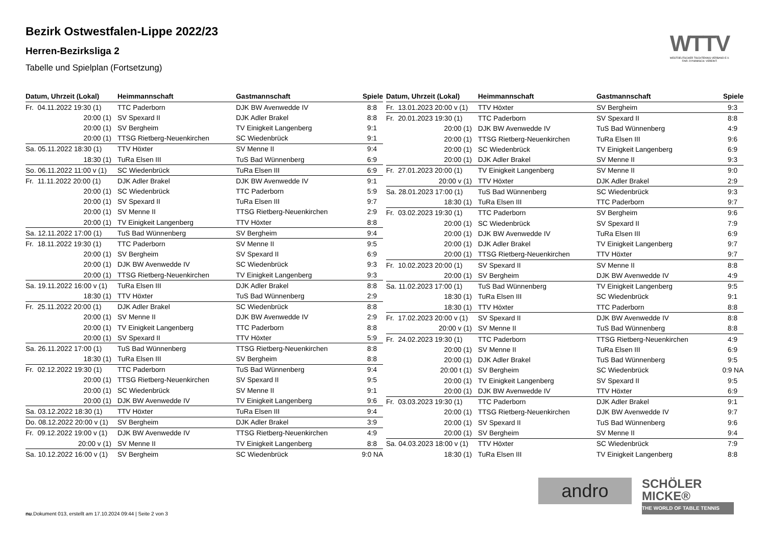Bezirk Ostwestfalen-Lippe 2022/23
Herren-Bezirksliga 2
Tabelle und Spielplan (Fortsetzung)
WTTV
WESTDEUTSCHER TISCHTENNIS-VERBAND E.V.
FAIR. DYNAMISCH. VEREINT.
| Datum, Uhrzeit (Lokal) | Heimmannschaft | Gastmannschaft | Spiele |
| --- | --- | --- | --- |
| Fr. 04.11.2022 19:30 (1) | TTC Paderborn | DJK BW Avenwedde IV | 8:8 |
| 20:00 (1) | SV Spexard II | DJK Adler Brakel | 8:8 |
| 20:00 (1) | SV Bergheim | TV Einigkeit Langenberg | 9:1 |
| 20:00 (1) | TTSG Rietberg-Neuenkirchen | SC Wiedenbrück | 9:1 |
| Sa. 05.11.2022 18:30 (1) | TTV Höxter | SV Menne II | 9:4 |
| 18:30 (1) | TuRa Elsen III | TuS Bad Wünnenberg | 6:9 |
| So. 06.11.2022 11:00 v (1) | SC Wiedenbrück | TuRa Elsen III | 6:9 |
| Fr. 11.11.2022 20:00 (1) | DJK Adler Brakel | DJK BW Avenwedde IV | 9:1 |
| 20:00 (1) | SC Wiedenbrück | TTC Paderborn | 5:9 |
| 20:00 (1) | SV Spexard II | TuRa Elsen III | 9:7 |
| 20:00 (1) | SV Menne II | TTSG Rietberg-Neuenkirchen | 2:9 |
| 20:00 (1) | TV Einigkeit Langenberg | TTV Höxter | 8:8 |
| Sa. 12.11.2022 17:00 (1) | TuS Bad Wünnenberg | SV Bergheim | 9:4 |
| Fr. 18.11.2022 19:30 (1) | TTC Paderborn | SV Menne II | 9:5 |
| 20:00 (1) | SV Bergheim | SV Spexard II | 6:9 |
| 20:00 (1) | DJK BW Avenwedde IV | SC Wiedenbrück | 9:3 |
| 20:00 (1) | TTSG Rietberg-Neuenkirchen | TV Einigkeit Langenberg | 9:3 |
| Sa. 19.11.2022 16:00 v (1) | TuRa Elsen III | DJK Adler Brakel | 8:8 |
| 18:30 (1) | TTV Höxter | TuS Bad Wünnenberg | 2:9 |
| Fr. 25.11.2022 20:00 (1) | DJK Adler Brakel | SC Wiedenbrück | 8:8 |
| 20:00 (1) | SV Menne II | DJK BW Avenwedde IV | 2:9 |
| 20:00 (1) | TV Einigkeit Langenberg | TTC Paderborn | 8:8 |
| 20:00 (1) | SV Spexard II | TTV Höxter | 5:9 |
| Sa. 26.11.2022 17:00 (1) | TuS Bad Wünnenberg | TTSG Rietberg-Neuenkirchen | 8:8 |
| 18:30 (1) | TuRa Elsen III | SV Bergheim | 8:8 |
| Fr. 02.12.2022 19:30 (1) | TTC Paderborn | TuS Bad Wünnenberg | 9:4 |
| 20:00 (1) | TTSG Rietberg-Neuenkirchen | SV Spexard II | 9:5 |
| 20:00 (1) | SC Wiedenbrück | SV Menne II | 9:1 |
| 20:00 (1) | DJK BW Avenwedde IV | TV Einigkeit Langenberg | 9:6 |
| Sa. 03.12.2022 18:30 (1) | TTV Höxter | TuRa Elsen III | 9:4 |
| Do. 08.12.2022 20:00 v (1) | SV Bergheim | DJK Adler Brakel | 3:9 |
| Fr. 09.12.2022 19:00 v (1) | DJK BW Avenwedde IV | TTSG Rietberg-Neuenkirchen | 4:9 |
| 20:00 v (1) | SV Menne II | TV Einigkeit Langenberg | 8:8 |
| Sa. 10.12.2022 16:00 v (1) | SV Bergheim | SC Wiedenbrück | 9:0 NA |
| Datum, Uhrzeit (Lokal) | Heimmannschaft | Gastmannschaft | Spiele |
| --- | --- | --- | --- |
| Fr. 13.01.2023 20:00 v (1) | TTV Höxter | SV Bergheim | 9:3 |
| Fr. 20.01.2023 19:30 (1) | TTC Paderborn | SV Spexard II | 8:8 |
| 20:00 (1) | DJK BW Avenwedde IV | TuS Bad Wünnenberg | 4:9 |
| 20:00 (1) | TTSG Rietberg-Neuenkirchen | TuRa Elsen III | 9:6 |
| 20:00 (1) | SC Wiedenbrück | TV Einigkeit Langenberg | 6:9 |
| 20:00 (1) | DJK Adler Brakel | SV Menne II | 9:3 |
| Fr. 27.01.2023 20:00 (1) | TV Einigkeit Langenberg | SV Menne II | 9:0 |
| 20:00 v (1) | TTV Höxter | DJK Adler Brakel | 2:9 |
| Sa. 28.01.2023 17:00 (1) | TuS Bad Wünnenberg | SC Wiedenbrück | 9:3 |
| 18:30 (1) | TuRa Elsen III | TTC Paderborn | 9:7 |
| Fr. 03.02.2023 19:30 (1) | TTC Paderborn | SV Bergheim | 9:6 |
| 20:00 (1) | SC Wiedenbrück | SV Spexard II | 7:9 |
| 20:00 (1) | DJK BW Avenwedde IV | TuRa Elsen III | 6:9 |
| 20:00 (1) | DJK Adler Brakel | TV Einigkeit Langenberg | 9:7 |
| 20:00 (1) | TTSG Rietberg-Neuenkirchen | TTV Höxter | 9:7 |
| Fr. 10.02.2023 20:00 (1) | SV Spexard II | SV Menne II | 8:8 |
| 20:00 (1) | SV Bergheim | DJK BW Avenwedde IV | 4:9 |
| Sa. 11.02.2023 17:00 (1) | TuS Bad Wünnenberg | TV Einigkeit Langenberg | 9:5 |
| 18:30 (1) | TuRa Elsen III | SC Wiedenbrück | 9:1 |
| 18:30 (1) | TTV Höxter | TTC Paderborn | 8:8 |
| Fr. 17.02.2023 20:00 v (1) | SV Spexard II | DJK BW Avenwedde IV | 8:8 |
| 20:00 v (1) | SV Menne II | TuS Bad Wünnenberg | 8:8 |
| Fr. 24.02.2023 19:30 (1) | TTC Paderborn | TTSG Rietberg-Neuenkirchen | 4:9 |
| 20:00 (1) | SV Menne II | TuRa Elsen III | 6:9 |
| 20:00 (1) | DJK Adler Brakel | TuS Bad Wünnenberg | 9:5 |
| 20:00 t (1) | SV Bergheim | SC Wiedenbrück | 0:9 NA |
| 20:00 (1) | TV Einigkeit Langenberg | SV Spexard II | 9:5 |
| 20:00 (1) | DJK BW Avenwedde IV | TTV Höxter | 6:9 |
| Fr. 03.03.2023 19:30 (1) | TTC Paderborn | DJK Adler Brakel | 9:1 |
| 20:00 (1) | TTSG Rietberg-Neuenkirchen | DJK BW Avenwedde IV | 9:7 |
| 20:00 (1) | SV Spexard II | TuS Bad Wünnenberg | 9:6 |
| 20:00 (1) | SV Bergheim | SV Menne II | 9:4 |
| Sa. 04.03.2023 18:00 v (1) | TTV Höxter | SC Wiedenbrück | 7:9 |
| 18:30 (1) | TuRa Elsen III | TV Einigkeit Langenberg | 8:8 |
andro
SCHÖLER
MICKE®
THE WORLD OF TABLE TENNIS
nu.Dokument 013, erstellt am 17.10.2024 09:44 | Seite 2 von 3